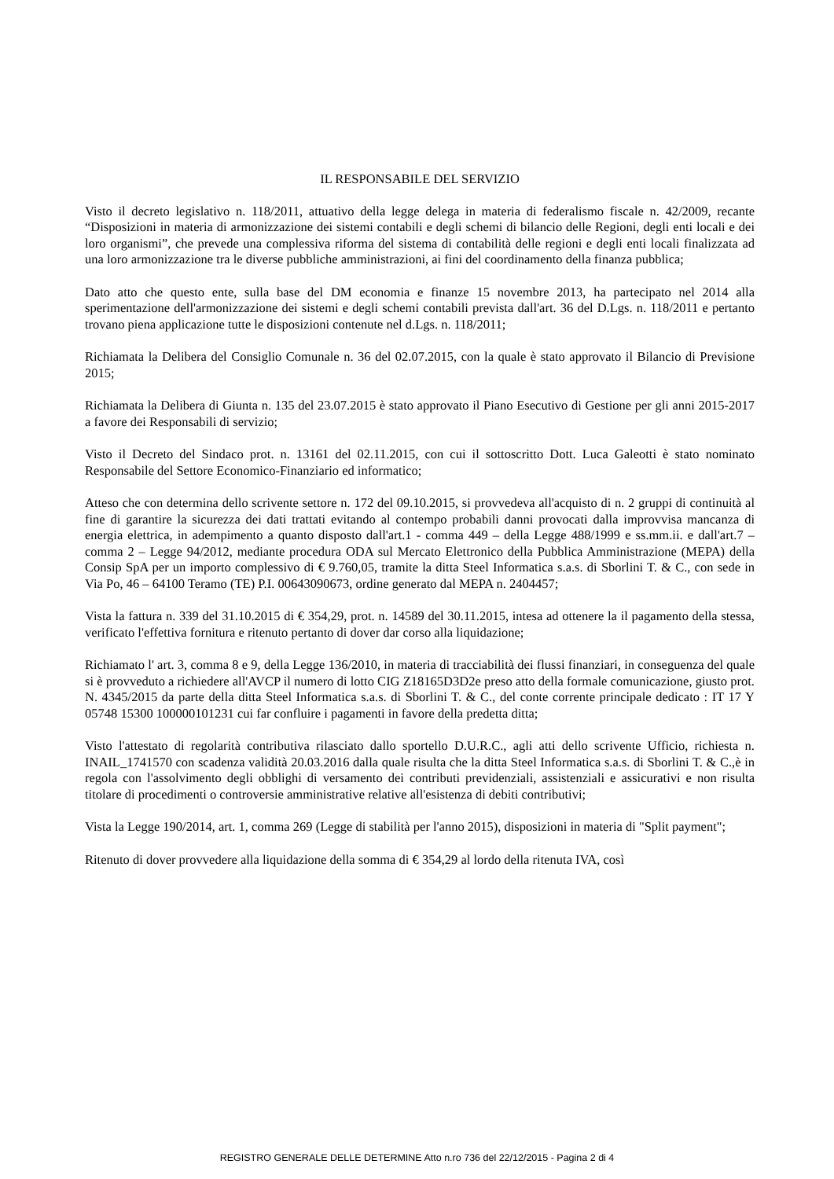IL RESPONSABILE DEL SERVIZIO
Visto il decreto legislativo n. 118/2011, attuativo della legge delega in materia di federalismo fiscale n. 42/2009, recante “Disposizioni in materia di armonizzazione dei sistemi contabili e degli schemi di bilancio delle Regioni, degli enti locali e dei loro organismi”, che prevede una complessiva riforma del sistema di contabilità delle regioni e degli enti locali finalizzata ad una loro armonizzazione tra le diverse pubbliche amministrazioni, ai fini del coordinamento della finanza pubblica;
Dato atto che questo ente, sulla base del DM economia e finanze 15 novembre 2013, ha partecipato nel 2014 alla sperimentazione dell'armonizzazione dei sistemi e degli schemi contabili prevista dall'art. 36 del D.Lgs. n. 118/2011 e pertanto trovano piena applicazione tutte le disposizioni contenute nel d.Lgs. n. 118/2011;
Richiamata la Delibera del Consiglio Comunale n. 36 del 02.07.2015, con la quale è stato approvato il Bilancio di Previsione 2015;
Richiamata la Delibera di Giunta n. 135 del 23.07.2015 è stato approvato il Piano Esecutivo di Gestione per gli anni 2015-2017 a favore dei Responsabili di servizio;
Visto il Decreto del Sindaco prot. n. 13161 del 02.11.2015, con cui il sottoscritto Dott. Luca Galeotti è stato nominato Responsabile del Settore Economico-Finanziario ed informatico;
Atteso che con determina dello scrivente settore n. 172 del 09.10.2015, si provvedeva all'acquisto di n. 2 gruppi di continuità al fine di garantire la sicurezza dei dati trattati evitando al contempo probabili danni provocati dalla improvvisa mancanza di energia elettrica, in adempimento a quanto disposto dall'art.1 - comma 449 – della Legge 488/1999 e ss.mm.ii. e dall'art.7 – comma 2 – Legge 94/2012, mediante procedura ODA sul Mercato Elettronico della Pubblica Amministrazione (MEPA) della Consip SpA per un importo complessivo di € 9.760,05, tramite la ditta Steel Informatica s.a.s. di Sborlini T. & C., con sede in Via Po, 46 – 64100 Teramo (TE) P.I. 00643090673, ordine generato dal MEPA n. 2404457;
Vista la fattura n. 339 del 31.10.2015 di € 354,29, prot. n. 14589 del 30.11.2015, intesa ad ottenere la il pagamento della stessa, verificato l'effettiva fornitura e ritenuto pertanto di dover dar corso alla liquidazione;
Richiamato l' art. 3, comma 8 e 9, della Legge 136/2010, in materia di tracciabilità dei flussi finanziari, in conseguenza del quale si è provveduto a richiedere all'AVCP il numero di lotto CIG Z18165D3D2e preso atto della formale comunicazione, giusto prot. N. 4345/2015 da parte della ditta Steel Informatica s.a.s. di Sborlini T. & C., del conte corrente principale dedicato : IT 17 Y 05748 15300 100000101231 cui far confluire i pagamenti in favore della predetta ditta;
Visto l'attestato di regolarità contributiva rilasciato dallo sportello D.U.R.C., agli atti dello scrivente Ufficio, richiesta n. INAIL_1741570 con scadenza validità 20.03.2016 dalla quale risulta che la ditta Steel Informatica s.a.s. di Sborlini T. & C.,è in regola con l'assolvimento degli obblighi di versamento dei contributi previdenziali, assistenziali e assicurativi e non risulta titolare di procedimenti o controversie amministrative relative all'esistenza di debiti contributivi;
Vista la Legge 190/2014, art. 1, comma 269 (Legge di stabilità per l'anno 2015), disposizioni in materia di "Split payment";
Ritenuto di dover provvedere alla liquidazione della somma di € 354,29 al lordo della ritenuta IVA, così
REGISTRO GENERALE DELLE DETERMINE Atto n.ro 736 del 22/12/2015 - Pagina 2 di 4